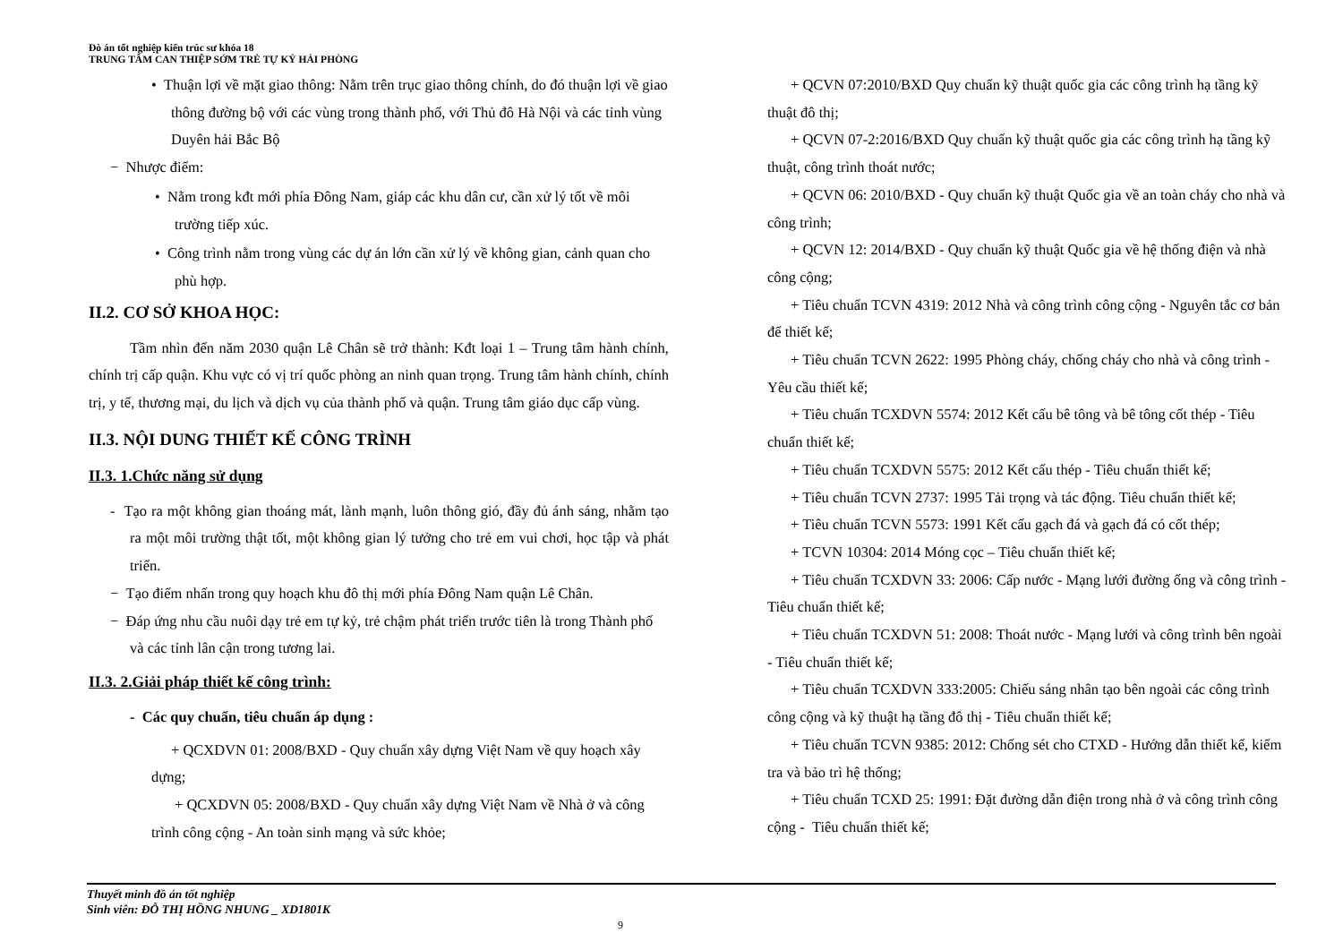Đò án tốt nghiệp kiến trúc sư khóa 18
TRUNG TÂM CAN THIỆP SỚM TRẺ TỰ KỶ HẢI PHÒNG
• Thuận lợi về mặt giao thông: Nằm trên trục giao thông chính, do đó thuận lợi về giao thông đường bộ với các vùng trong thành phố, với Thủ đô Hà Nội và các tỉnh vùng Duyên hải Bắc Bộ
− Nhược điểm:
• Nằm trong kđt mới phía Đông Nam, giáp các khu dân cư, cần xử lý tốt về môi trường tiếp xúc.
• Công trình nằm trong vùng các dự án lớn cần xử lý về không gian, cảnh quan cho phù hợp.
II.2. CƠ SỞ KHOA HỌC:
Tầm nhìn đến năm 2030 quận Lê Chân sẽ trở thành: Kđt loại 1 – Trung tâm hành chính, chính trị cấp quận. Khu vực có vị trí quốc phòng an ninh quan trọng. Trung tâm hành chính, chính trị, y tế, thương mại, du lịch và dịch vụ của thành phố và quận. Trung tâm giáo dục cấp vùng.
II.3. NỘI DUNG THIẾT KẾ CÔNG TRÌNH
II.3. 1.Chức năng sử dụng
- Tạo ra một không gian thoáng mát, lành mạnh, luôn thông gió, đầy đủ ánh sáng, nhằm tạo ra một môi trường thật tốt, một không gian lý tưởng cho trẻ em vui chơi, học tập và phát triển.
− Tạo điểm nhấn trong quy hoạch khu đô thị mới phía Đông Nam quận Lê Chân.
− Đáp ứng nhu cầu nuôi dạy trẻ em tự kỷ, trẻ chậm phát triển trước tiên là trong Thành phố và các tỉnh lân cận trong tương lai.
II.3. 2.Giải pháp thiết kế công trình:
- Các quy chuẩn, tiêu chuẩn áp dụng :
+ QCXDVN 01: 2008/BXD - Quy chuẩn xây dựng Việt Nam về quy hoạch xây dựng;
+ QCXDVN 05: 2008/BXD - Quy chuẩn xây dựng Việt Nam về Nhà ở và công trình công cộng - An toàn sinh mạng và sức khỏe;
+ QCVN 07:2010/BXD Quy chuẩn kỹ thuật quốc gia các công trình hạ tầng kỹ thuật đô thị;
+ QCVN 07-2:2016/BXD Quy chuẩn kỹ thuật quốc gia các công trình hạ tầng kỹ thuật, công trình thoát nước;
+ QCVN 06: 2010/BXD - Quy chuẩn kỹ thuật Quốc gia về an toàn cháy cho nhà và công trình;
+ QCVN 12: 2014/BXD - Quy chuẩn kỹ thuật Quốc gia về hệ thống điện và nhà công cộng;
+ Tiêu chuẩn TCVN 4319: 2012 Nhà và công trình công cộng - Nguyên tắc cơ bản để thiết kế;
+ Tiêu chuẩn TCVN 2622: 1995 Phòng cháy, chống cháy cho nhà và công trình - Yêu cầu thiết kế;
+ Tiêu chuẩn TCXDVN 5574: 2012 Kết cấu bê tông và bê tông cốt thép - Tiêu chuẩn thiết kế;
+ Tiêu chuẩn TCXDVN 5575: 2012 Kết cấu thép - Tiêu chuẩn thiết kế;
+ Tiêu chuẩn TCVN 2737: 1995 Tải trọng và tác động. Tiêu chuẩn thiết kế;
+ Tiêu chuẩn TCVN 5573: 1991 Kết cấu gạch đá và gạch đá có cốt thép;
+ TCVN 10304: 2014 Móng cọc – Tiêu chuẩn thiết kế;
+ Tiêu chuẩn TCXDVN 33: 2006: Cấp nước - Mạng lưới đường ống và công trình - Tiêu chuẩn thiết kế;
+ Tiêu chuẩn TCXDVN 51: 2008: Thoát nước - Mạng lưới và công trình bên ngoài - Tiêu chuẩn thiết kế;
+ Tiêu chuẩn TCXDVN 333:2005: Chiếu sáng nhân tạo bên ngoài các công trình công cộng và kỹ thuật hạ tầng đô thị - Tiêu chuẩn thiết kế;
+ Tiêu chuẩn TCVN 9385: 2012: Chống sét cho CTXD - Hướng dẫn thiết kế, kiểm tra và bảo trì hệ thống;
+ Tiêu chuẩn TCXD 25: 1991: Đặt đường dẫn điện trong nhà ở và công trình công cộng - Tiêu chuẩn thiết kế;
Thuyết minh đồ án tốt nghiệp
Sinh viên: ĐỖ THỊ HỒNG NHUNG _ XD1801K
9